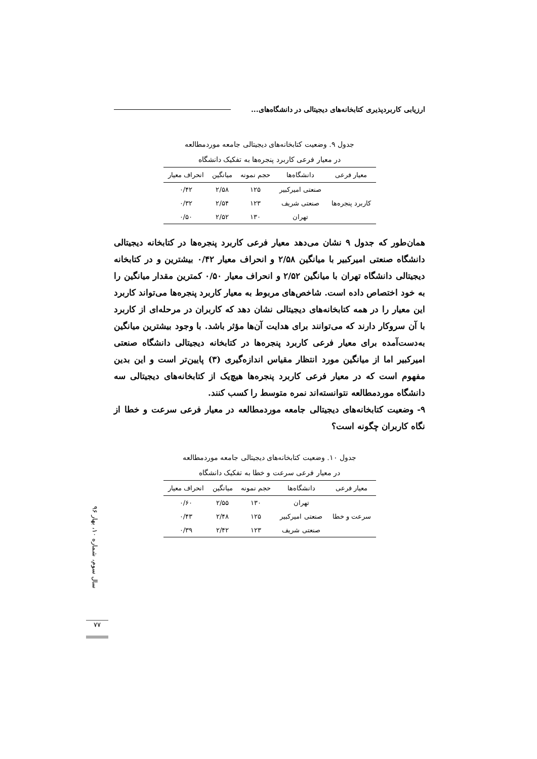ارزیابی کاربردپذیری کتابخانه‌های دیجیتالی در دانشگاه‌های...
جدول ۹. وضعیت کتابخانه‌های دیجیتالی جامعه موردمطالعه
در معیار فرعی کاربرد پنجره‌ها به تفکیک دانشگاه
| معیار فرعی | دانشگاه‌ها | حجم نمونه | میانگین | انحراف معیار |
| --- | --- | --- | --- | --- |
| کاربرد پنجره‌ها | صنعتی امیرکبیر | ۱۲۵ | ۲/۵۸ | ۰/۴۲ |
| | صنعتی شریف | ۱۲۳ | ۲/۵۴ | ۰/۳۲ |
| | تهران | ۱۳۰ | ۲/۵۲ | ۰/۵۰ |
همان‌طور که جدول ۹ نشان می‌دهد معیار فرعی کاربرد پنجره‌ها در کتابخانه دیجیتالی دانشگاه صنعتی امیرکبیر با میانگین ۲/۵۸ و انحراف معیار ۰/۴۲ بیشترین و در کتابخانه دیجیتالی دانشگاه تهران با میانگین ۲/۵۲ و انحراف معیار ۰/۵۰ کمترین مقدار میانگین را به خود اختصاص داده است. شاخص‌های مربوط به معیار کاربرد پنجره‌ها می‌تواند کاربرد این معیار را در همه کتابخانه‌های دیجیتالی نشان دهد که کاربران در مرحله‌ای از کاربرد با آن سروکار دارند که می‌توانند برای هدایت آن‌ها مؤثر باشد. با وجود بیشترین میانگین به‌دست‌آمده برای معیار فرعی کاربرد پنجره‌ها در کتابخانه دیجیتالی دانشگاه صنعتی امیرکبیر اما از میانگین مورد انتظار مقیاس اندازه‌گیری (۳) پایین‌تر است و این بدین مفهوم است که در معیار فرعی کاربرد پنجره‌ها هیچ‌یک از کتابخانه‌های دیجیتالی سه دانشگاه موردمطالعه نتوانسته‌اند نمره متوسط را کسب کنند.
۹- وضعیت کتابخانه‌های دیجیتالی جامعه موردمطالعه در معیار فرعی سرعت و خطا از نگاه کاربران چگونه است؟
جدول ۱۰. وضعیت کتابخانه‌های دیجیتالی جامعه موردمطالعه
در معیار فرعی سرعت و خطا به تفکیک دانشگاه
| معیار فرعی | دانشگاه‌ها | حجم نمونه | میانگین | انحراف معیار |
| --- | --- | --- | --- | --- |
| سرعت و خطا | تهران | ۱۳۰ | ۲/۵۵ | ۰/۶۰ |
| | صنعتی امیرکبیر | ۱۲۵ | ۲/۴۸ | ۰/۴۳ |
| | صنعتی شریف | ۱۲۳ | ۲/۴۲ | ۰/۳۹ |
سال سوم، شماره ۱۰، بهار ۹۶
۷۷